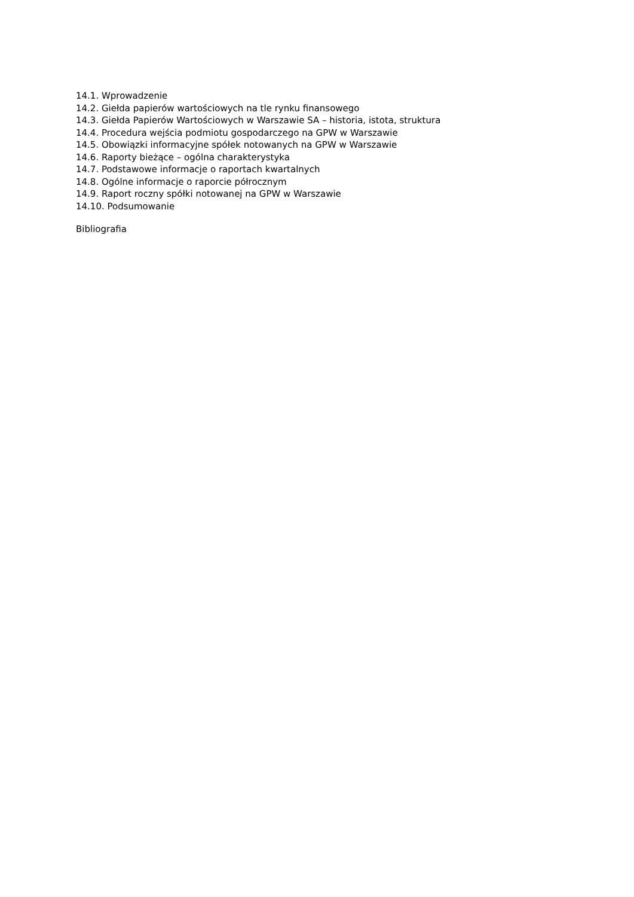14.1. Wprowadzenie
14.2. Giełda papierów wartościowych na tle rynku finansowego
14.3. Giełda Papierów Wartościowych w Warszawie SA – historia, istota, struktura
14.4. Procedura wejścia podmiotu gospodarczego na GPW w Warszawie
14.5. Obowiązki informacyjne spółek notowanych na GPW w Warszawie
14.6. Raporty bieżące – ogólna charakterystyka
14.7. Podstawowe informacje o raportach kwartalnych
14.8. Ogólne informacje o raporcie półrocznym
14.9. Raport roczny spółki notowanej na GPW w Warszawie
14.10. Podsumowanie
Bibliografia